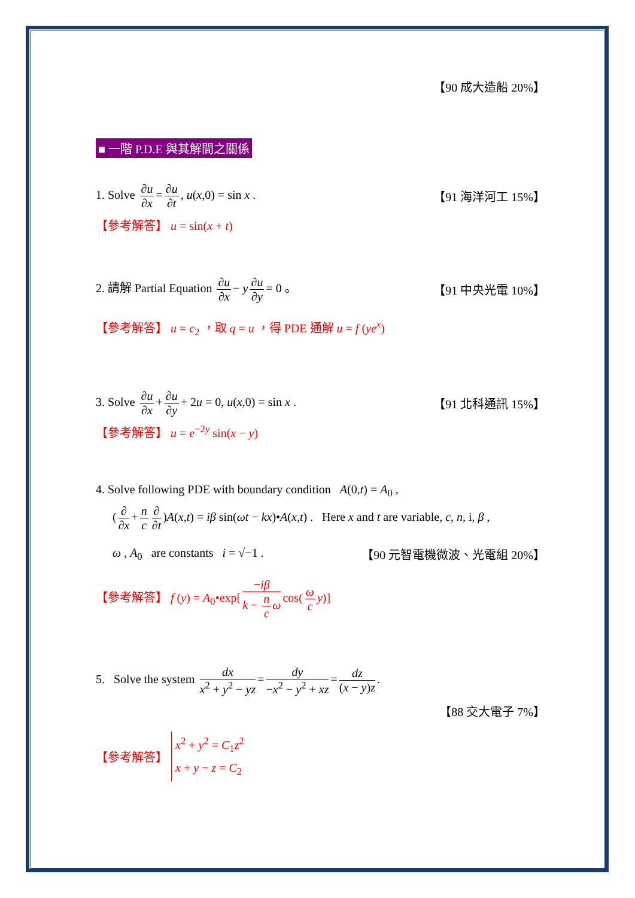【90 成大造船 20%】
■ 一階 P.D.E 與其解間之關係
1. Solve ∂u ∂x = ∂u ∂t, u(x,0) = sin x .
【91 海洋河工 15%】
【參考解答】 u = sin(x + t)
2. 請解 Partial Equation ∂u ∂x − y ∂u ∂y = 0 。
【91 中央光電 10%】
【參考解答】 u = c<sub>2</sub> ，取 q = u ，得 PDE 通解 u = f (ye<sup>x</sup>)
3. Solve ∂u ∂x + ∂u ∂y + 2u = 0, u(x,0) = sin x .
【91 北科通訊 15%】
【參考解答】 u = e<sup>−2y</sup> sin(x − y)
4. Solve following PDE with boundary condition A(0,t) = A<sub>0</sub> ,
(∂ ∂x + n c ∂ ∂t)A(x,t) = iβ sin(ωt − kx)•A(x,t) . Here x and t are variable, c, n, i, β ,
ω , A<sub>0</sub> are constants i = √−1 .
【90 元智電機微波、光電組 20%】
【參考解答】 f (y) = A<sub>0</sub>•exp[−iβ k − n c ω cos(ω c y)]
5. Solve the system dx x<sup>2</sup> + y<sup>2</sup> − yz = dy −x<sup>2</sup> − y<sup>2</sup> + xz = dz (x − y)z.
【88 交大電子 7%】
【參考解答】
x<sup>2</sup> + y<sup>2</sup> = C<sub>1</sub>z<sup>2</sup>
x + y − z = C<sub>2</sub>